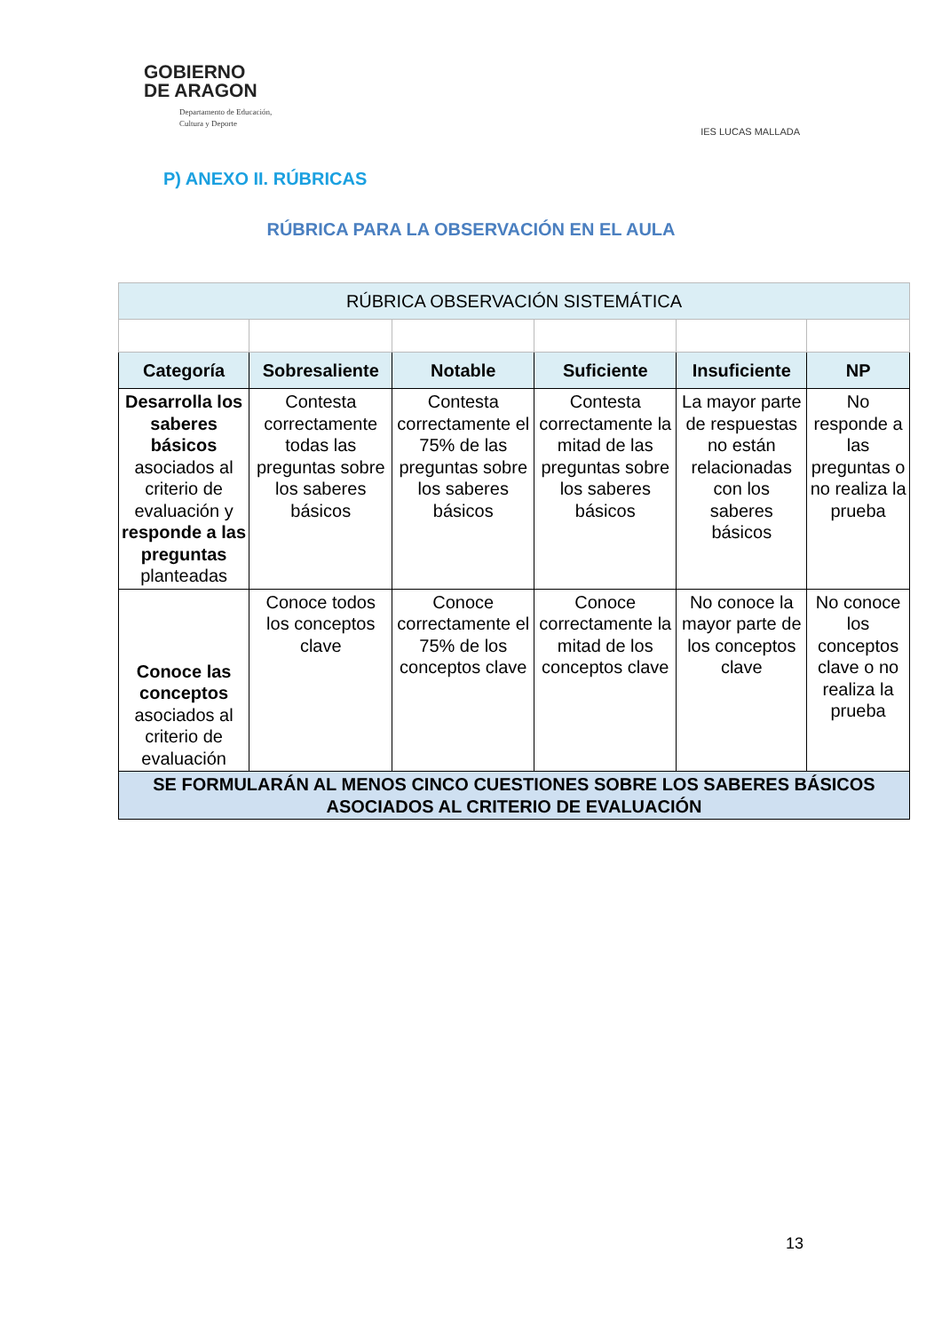GOBIERNO
DE ARAGON
Departamento de Educación,
Cultura y Deporte
IES LUCAS MALLADA
P) ANEXO II. RÚBRICAS
RÚBRICA PARA LA OBSERVACIÓN EN EL AULA
| RÚBRICA OBSERVACIÓN SISTEMÁTICA | | | | | |
| --- | --- | --- | --- | --- | --- |
| Categoría | Sobresaliente | Notable | Suficiente | Insuficiente | NP |
| Desarrolla los saberes básicos asociados al criterio de evaluación y responde a las preguntas planteadas | Contesta correctamente todas las preguntas sobre los saberes básicos | Contesta correctamente el 75% de las preguntas sobre los saberes básicos | Contesta correctamente la mitad de las preguntas sobre los saberes básicos | La mayor parte de respuestas no están relacionadas con los saberes básicos | No responde a las preguntas o no realiza la prueba |
| Conoce las conceptos asociados al criterio de evaluación | Conoce todos los conceptos clave | Conoce correctamente el 75% de los conceptos clave | Conoce correctamente la mitad de los conceptos clave | No conoce la mayor parte de los conceptos clave | No conoce los conceptos clave o no realiza la prueba |
| SE FORMULARÁN AL MENOS CINCO CUESTIONES SOBRE LOS SABERES BÁSICOS ASOCIADOS AL CRITERIO DE EVALUACIÓN | | | | | |
13